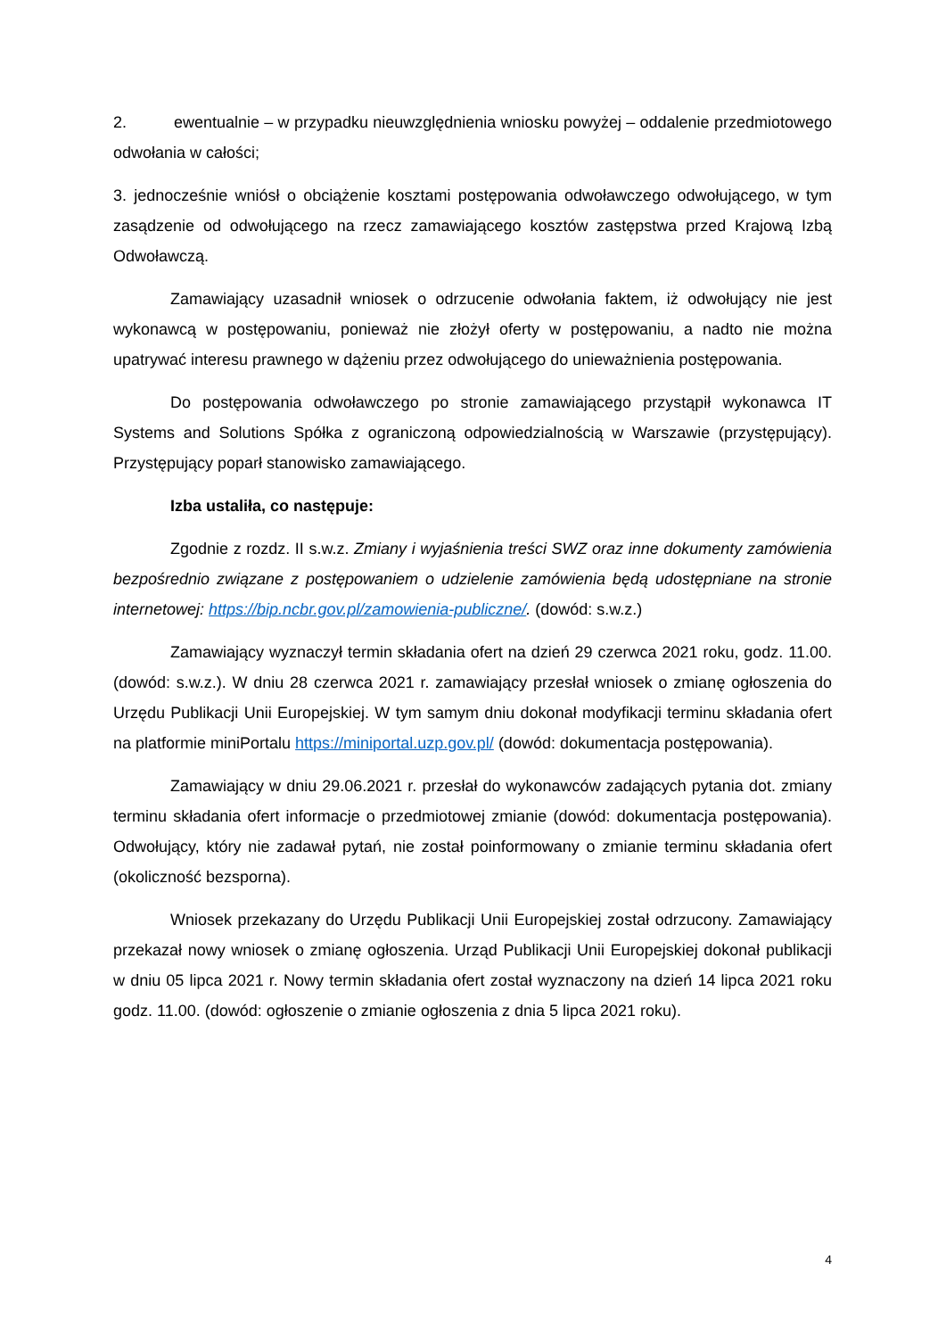2. ewentualnie – w przypadku nieuwzględnienia wniosku powyżej – oddalenie przedmiotowego odwołania w całości;
3. jednocześnie wniósł o obciążenie kosztami postępowania odwoławczego odwołującego, w tym zasądzenie od odwołującego na rzecz zamawiającego kosztów zastępstwa przed Krajową Izbą Odwoławczą.
Zamawiający uzasadnił wniosek o odrzucenie odwołania faktem, iż odwołujący nie jest wykonawcą w postępowaniu, ponieważ nie złożył oferty w postępowaniu, a nadto nie można upatrywać interesu prawnego w dążeniu przez odwołującego do unieważnienia postępowania.
Do postępowania odwoławczego po stronie zamawiającego przystąpił wykonawca IT Systems and Solutions Spółka z ograniczoną odpowiedzialnością w Warszawie (przystępujący). Przystępujący poparł stanowisko zamawiającego.
Izba ustaliła, co następuje:
Zgodnie z rozdz. II s.w.z. Zmiany i wyjaśnienia treści SWZ oraz inne dokumenty zamówienia bezpośrednio związane z postępowaniem o udzielenie zamówienia będą udostępniane na stronie internetowej: https://bip.ncbr.gov.pl/zamowienia-publiczne/. (dowód: s.w.z.)
Zamawiający wyznaczył termin składania ofert na dzień 29 czerwca 2021 roku, godz. 11.00. (dowód: s.w.z.). W dniu 28 czerwca 2021 r. zamawiający przesłał wniosek o zmianę ogłoszenia do Urzędu Publikacji Unii Europejskiej. W tym samym dniu dokonał modyfikacji terminu składania ofert na platformie miniPortalu https://miniportal.uzp.gov.pl/ (dowód: dokumentacja postępowania).
Zamawiający w dniu 29.06.2021 r. przesłał do wykonawców zadających pytania dot. zmiany terminu składania ofert informacje o przedmiotowej zmianie (dowód: dokumentacja postępowania). Odwołujący, który nie zadawał pytań, nie został poinformowany o zmianie terminu składania ofert (okoliczność bezsporna).
Wniosek przekazany do Urzędu Publikacji Unii Europejskiej został odrzucony. Zamawiający przekazał nowy wniosek o zmianę ogłoszenia. Urząd Publikacji Unii Europejskiej dokonał publikacji w dniu 05 lipca 2021 r. Nowy termin składania ofert został wyznaczony na dzień 14 lipca 2021 roku godz. 11.00. (dowód: ogłoszenie o zmianie ogłoszenia z dnia 5 lipca 2021 roku).
4